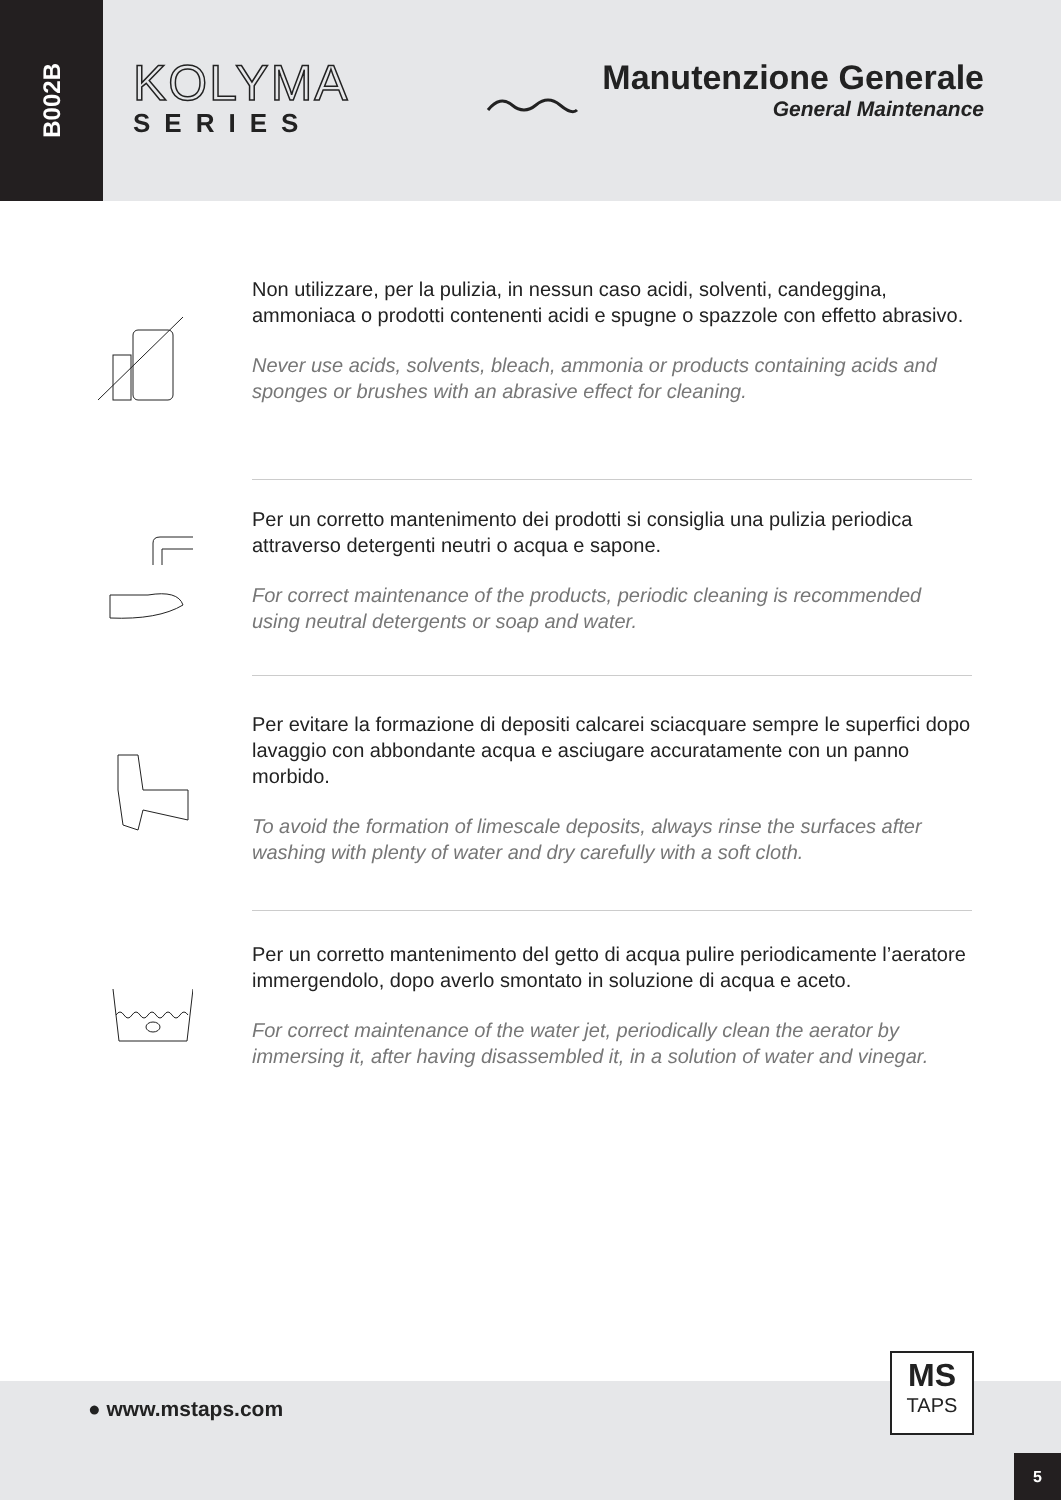B002B
KOLYMA
SERIES
Manutenzione Generale
General Maintenance
Non utilizzare, per la pulizia, in nessun caso acidi, solventi, candeggina, ammoniaca o prodotti contenenti acidi e spugne o spazzole con effetto abrasivo.
Never use acids, solvents, bleach, ammonia or products containing acids and sponges or brushes with an abrasive effect for cleaning.
Per un corretto mantenimento dei prodotti si consiglia una pulizia periodica attraverso detergenti neutri o acqua e sapone.
For correct maintenance of the products, periodic cleaning is recommended using neutral detergents or soap and water.
Per evitare la formazione di depositi calcarei sciacquare sempre le superfici dopo lavaggio con abbondante acqua e asciugare accuratamente con un panno morbido.
To avoid the formation of limescale deposits, always rinse the surfaces after washing with plenty of water and dry carefully with a soft cloth.
Per un corretto mantenimento del getto di acqua pulire periodicamente l’aeratore immergendolo, dopo averlo smontato in soluzione di acqua e aceto.
For correct maintenance of the water jet, periodically clean the aerator by immersing it, after having disassembled it, in a solution of water and vinegar.
● www.mstaps.com
MS
TAPS
5